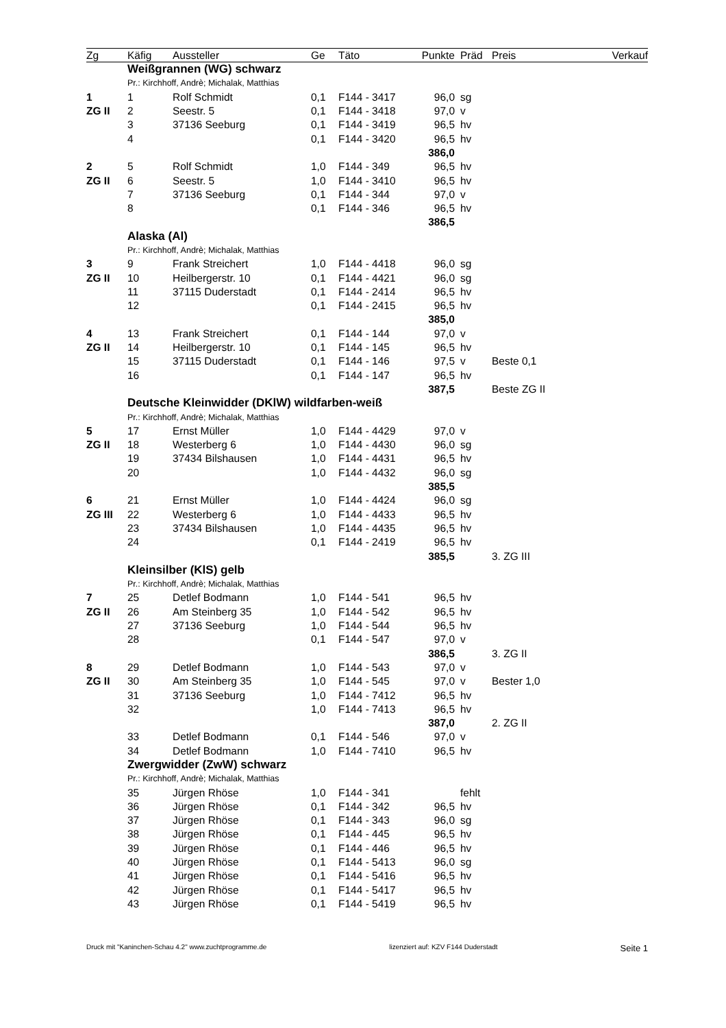| Zg | Käfig | Aussteller | Ge | Täto | Punkte | Präd | Preis | Verkauf |
| --- | --- | --- | --- | --- | --- | --- | --- | --- |
| | Weißgrannen (WG) schwarz | | | | | | | |
| | Pr.: Kirchhoff, Andrè; Michalak, Matthias | | | | | | | |
| 1 | 1 | Rolf Schmidt | 0,1 | F144 - 3417 | 96,0 | sg | | |
| ZG II | 2 | Seestr. 5 | 0,1 | F144 - 3418 | 97,0 | v | | |
| | 3 | 37136 Seeburg | 0,1 | F144 - 3419 | 96,5 | hv | | |
| | 4 | | 0,1 | F144 - 3420 | 96,5 | hv | | |
| | | | | | 386,0 | | | |
| 2 | 5 | Rolf Schmidt | 1,0 | F144 - 349 | 96,5 | hv | | |
| ZG II | 6 | Seestr. 5 | 1,0 | F144 - 3410 | 96,5 | hv | | |
| | 7 | 37136 Seeburg | 0,1 | F144 - 344 | 97,0 | v | | |
| | 8 | | 0,1 | F144 - 346 | 96,5 | hv | | |
| | | | | | 386,5 | | | |
| | Alaska (Al) | | | | | | | |
| | Pr.: Kirchhoff, Andrè; Michalak, Matthias | | | | | | | |
| 3 | 9 | Frank Streichert | 1,0 | F144 - 4418 | 96,0 | sg | | |
| ZG II | 10 | Heilbergerstr. 10 | 0,1 | F144 - 4421 | 96,0 | sg | | |
| | 11 | 37115 Duderstadt | 0,1 | F144 - 2414 | 96,5 | hv | | |
| | 12 | | 0,1 | F144 - 2415 | 96,5 | hv | | |
| | | | | | 385,0 | | | |
| 4 | 13 | Frank Streichert | 0,1 | F144 - 144 | 97,0 | v | | |
| ZG II | 14 | Heilbergerstr. 10 | 0,1 | F144 - 145 | 96,5 | hv | | |
| | 15 | 37115 Duderstadt | 0,1 | F144 - 146 | 97,5 | v | Beste 0,1 | |
| | 16 | | 0,1 | F144 - 147 | 96,5 | hv | | |
| | | | | | 387,5 | | Beste ZG II | |
| | Deutsche Kleinwidder (DKlW) wildfarben-weiß | | | | | | | |
| | Pr.: Kirchhoff, Andrè; Michalak, Matthias | | | | | | | |
| 5 | 17 | Ernst Müller | 1,0 | F144 - 4429 | 97,0 | v | | |
| ZG II | 18 | Westerberg 6 | 1,0 | F144 - 4430 | 96,0 | sg | | |
| | 19 | 37434 Bilshausen | 1,0 | F144 - 4431 | 96,5 | hv | | |
| | 20 | | 1,0 | F144 - 4432 | 96,0 | sg | | |
| | | | | | 385,5 | | | |
| 6 | 21 | Ernst Müller | 1,0 | F144 - 4424 | 96,0 | sg | | |
| ZG III | 22 | Westerberg 6 | 1,0 | F144 - 4433 | 96,5 | hv | | |
| | 23 | 37434 Bilshausen | 1,0 | F144 - 4435 | 96,5 | hv | | |
| | 24 | | 0,1 | F144 - 2419 | 96,5 | hv | | |
| | | | | | 385,5 | | 3. ZG III | |
| | Kleinsilber (KlS) gelb | | | | | | | |
| | Pr.: Kirchhoff, Andrè; Michalak, Matthias | | | | | | | |
| 7 | 25 | Detlef Bodmann | 1,0 | F144 - 541 | 96,5 | hv | | |
| ZG II | 26 | Am Steinberg 35 | 1,0 | F144 - 542 | 96,5 | hv | | |
| | 27 | 37136 Seeburg | 1,0 | F144 - 544 | 96,5 | hv | | |
| | 28 | | 0,1 | F144 - 547 | 97,0 | v | | |
| | | | | | 386,5 | | 3. ZG II | |
| 8 | 29 | Detlef Bodmann | 1,0 | F144 - 543 | 97,0 | v | | |
| ZG II | 30 | Am Steinberg 35 | 1,0 | F144 - 545 | 97,0 | v | Bester 1,0 | |
| | 31 | 37136 Seeburg | 1,0 | F144 - 7412 | 96,5 | hv | | |
| | 32 | | 1,0 | F144 - 7413 | 96,5 | hv | | |
| | | | | | 387,0 | | 2. ZG II | |
| | 33 | Detlef Bodmann | 0,1 | F144 - 546 | 97,0 | v | | |
| | 34 | Detlef Bodmann | 1,0 | F144 - 7410 | 96,5 | hv | | |
| | Zwergwidder (ZwW) schwarz | | | | | | | |
| | Pr.: Kirchhoff, Andrè; Michalak, Matthias | | | | | | | |
| | 35 | Jürgen Rhöse | 1,0 | F144 - 341 | | fehlt | | |
| | 36 | Jürgen Rhöse | 0,1 | F144 - 342 | 96,5 | hv | | |
| | 37 | Jürgen Rhöse | 0,1 | F144 - 343 | 96,0 | sg | | |
| | 38 | Jürgen Rhöse | 0,1 | F144 - 445 | 96,5 | hv | | |
| | 39 | Jürgen Rhöse | 0,1 | F144 - 446 | 96,5 | hv | | |
| | 40 | Jürgen Rhöse | 0,1 | F144 - 5413 | 96,0 | sg | | |
| | 41 | Jürgen Rhöse | 0,1 | F144 - 5416 | 96,5 | hv | | |
| | 42 | Jürgen Rhöse | 0,1 | F144 - 5417 | 96,5 | hv | | |
| | 43 | Jürgen Rhöse | 0,1 | F144 - 5419 | 96,5 | hv | | |
Druck mit "Kaninchen-Schau 4.2" www.zuchtprogramme.de lizenziert auf: KZV F144 Duderstadt Seite 1